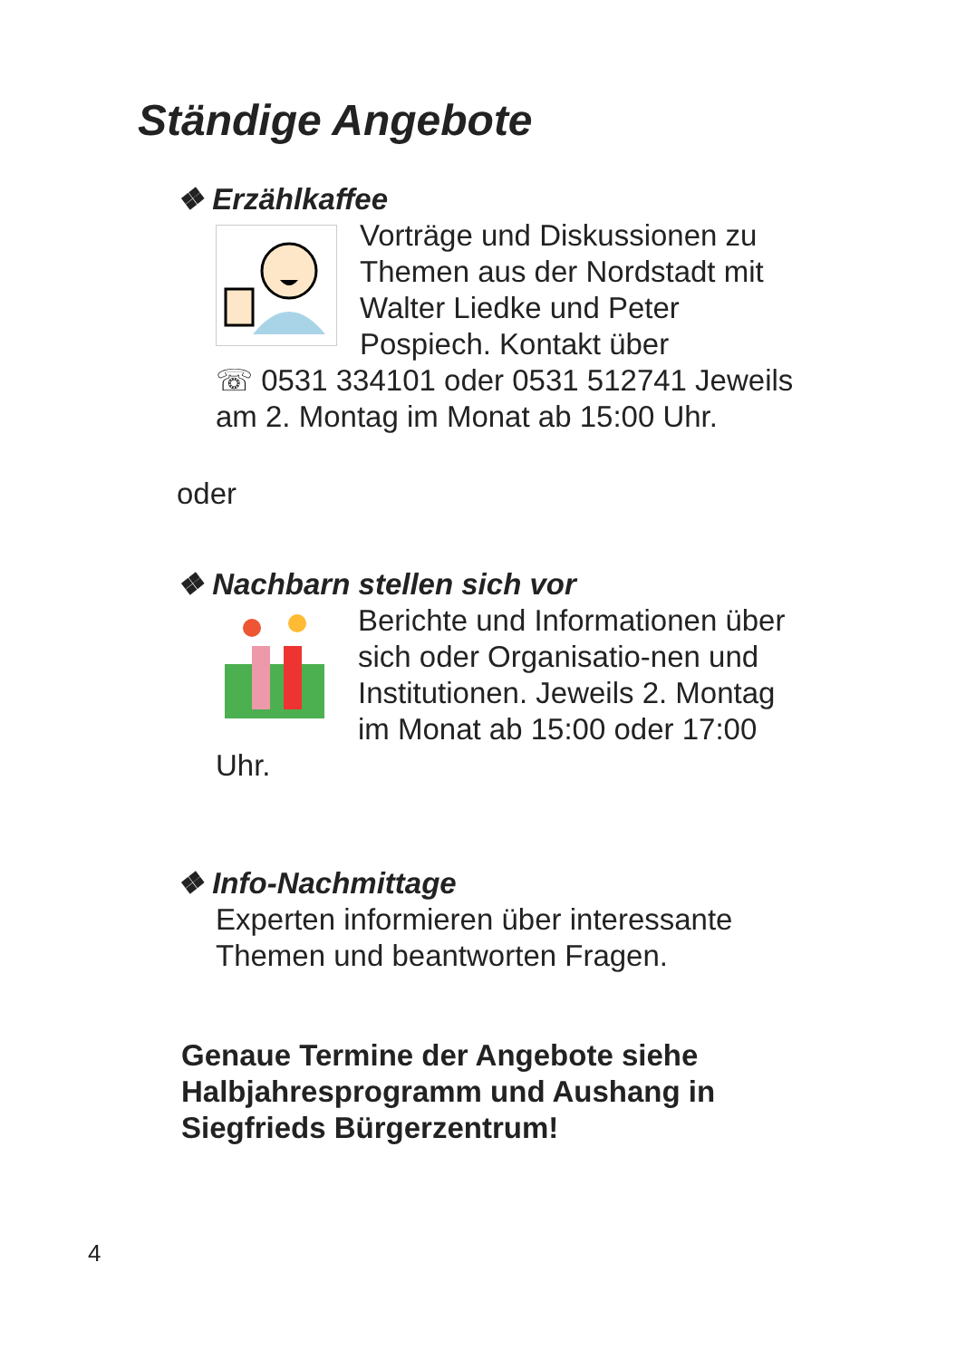Ständige Angebote
❖ Erzählkaffee
Vorträge und Diskussionen zu Themen aus der Nordstadt mit Walter Liedke und Peter Pospiech. Kontakt über
☏ 0531 334101 oder 0531 512741 Jeweils am 2. Montag im Monat ab 15:00 Uhr.
oder
❖ Nachbarn stellen sich vor
Berichte und Informationen über sich oder Organisatio-nen und Institutionen. Jeweils 2. Montag im Monat ab 15:00 oder 17:00 Uhr.
❖ Info-Nachmittage
Experten informieren über interessante Themen und beantworten Fragen.
Genaue Termine der Angebote siehe Halbjahresprogramm und Aushang in Siegfrieds Bürgerzentrum!
4